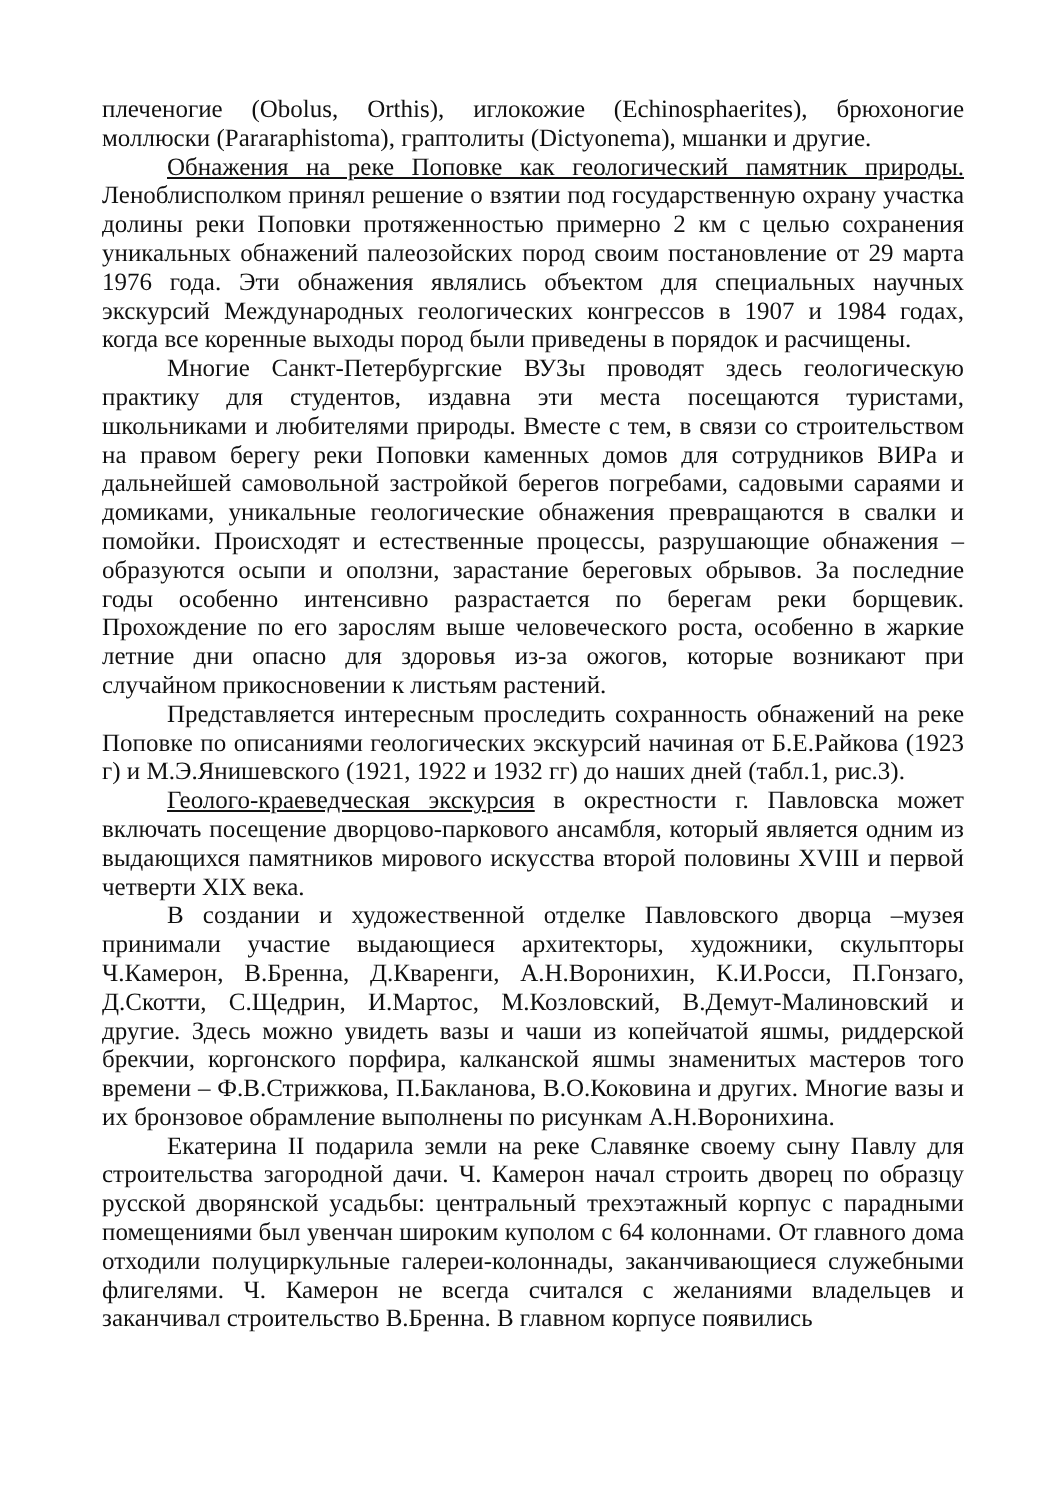плеченогие (Obolus, Orthis), иглокожие (Echinosphaerites), брюхоногие моллюски (Pararaphistoma), граптолиты (Dictyonema), мшанки и другие.
Обнажения на реке Поповке как геологический памятник природы. Леноблисполком принял решение о взятии под государственную охрану участка долины реки Поповки протяженностью примерно 2 км с целью сохранения уникальных обнажений палеозойских пород своим постановление от 29 марта 1976 года. Эти обнажения являлись объектом для специальных научных экскурсий Международных геологических конгрессов в 1907 и 1984 годах, когда все коренные выходы пород были приведены в порядок и расчищены.
Многие Санкт-Петербургские ВУЗы проводят здесь геологическую практику для студентов, издавна эти места посещаются туристами, школьниками и любителями природы. Вместе с тем, в связи со строительством на правом берегу реки Поповки каменных домов для сотрудников ВИРа и дальнейшей самовольной застройкой берегов погребами, садовыми сараями и домиками, уникальные геологические обнажения превращаются в свалки и помойки. Происходят и естественные процессы, разрушающие обнажения – образуются осыпи и оползни, зарастание береговых обрывов. За последние годы особенно интенсивно разрастается по берегам реки борщевик. Прохождение по его зарослям выше человеческого роста, особенно в жаркие летние дни опасно для здоровья из-за ожогов, которые возникают при случайном прикосновении к листьям растений.
Представляется интересным проследить сохранность обнажений на реке Поповке по описаниями геологических экскурсий начиная от Б.Е.Райкова (1923 г) и М.Э.Янишевского (1921, 1922 и 1932 гг) до наших дней (табл.1, рис.3).
Геолого-краеведческая экскурсия в окрестности г. Павловска может включать посещение дворцово-паркового ансамбля, который является одним из выдающихся памятников мирового искусства второй половины XVIII и первой четверти XIX века.
В создании и художественной отделке Павловского дворца –музея принимали участие выдающиеся архитекторы, художники, скульпторы Ч.Камерон, В.Бренна, Д.Кваренги, А.Н.Воронихин, К.И.Росси, П.Гонзаго, Д.Скотти, С.Щедрин, И.Мартос, М.Козловский, В.Демут-Малиновский и другие. Здесь можно увидеть вазы и чаши из копейчатой яшмы, риддерской брекчии, коргонского порфира, калканской яшмы знаменитых мастеров того времени – Ф.В.Стрижкова, П.Бакланова, В.О.Коковина и других. Многие вазы и их бронзовое обрамление выполнены по рисункам А.Н.Воронихина.
Екатерина II подарила земли на реке Славянке своему сыну Павлу для строительства загородной дачи. Ч. Камерон начал строить дворец по образцу русской дворянской усадьбы: центральный трехэтажный корпус с парадными помещениями был увенчан широким куполом с 64 колоннами. От главного дома отходили полуциркульные галереи-колоннады, заканчивающиеся служебными флигелями. Ч. Камерон не всегда считался с желаниями владельцев и заканчивал строительство В.Бренна. В главном корпусе появились